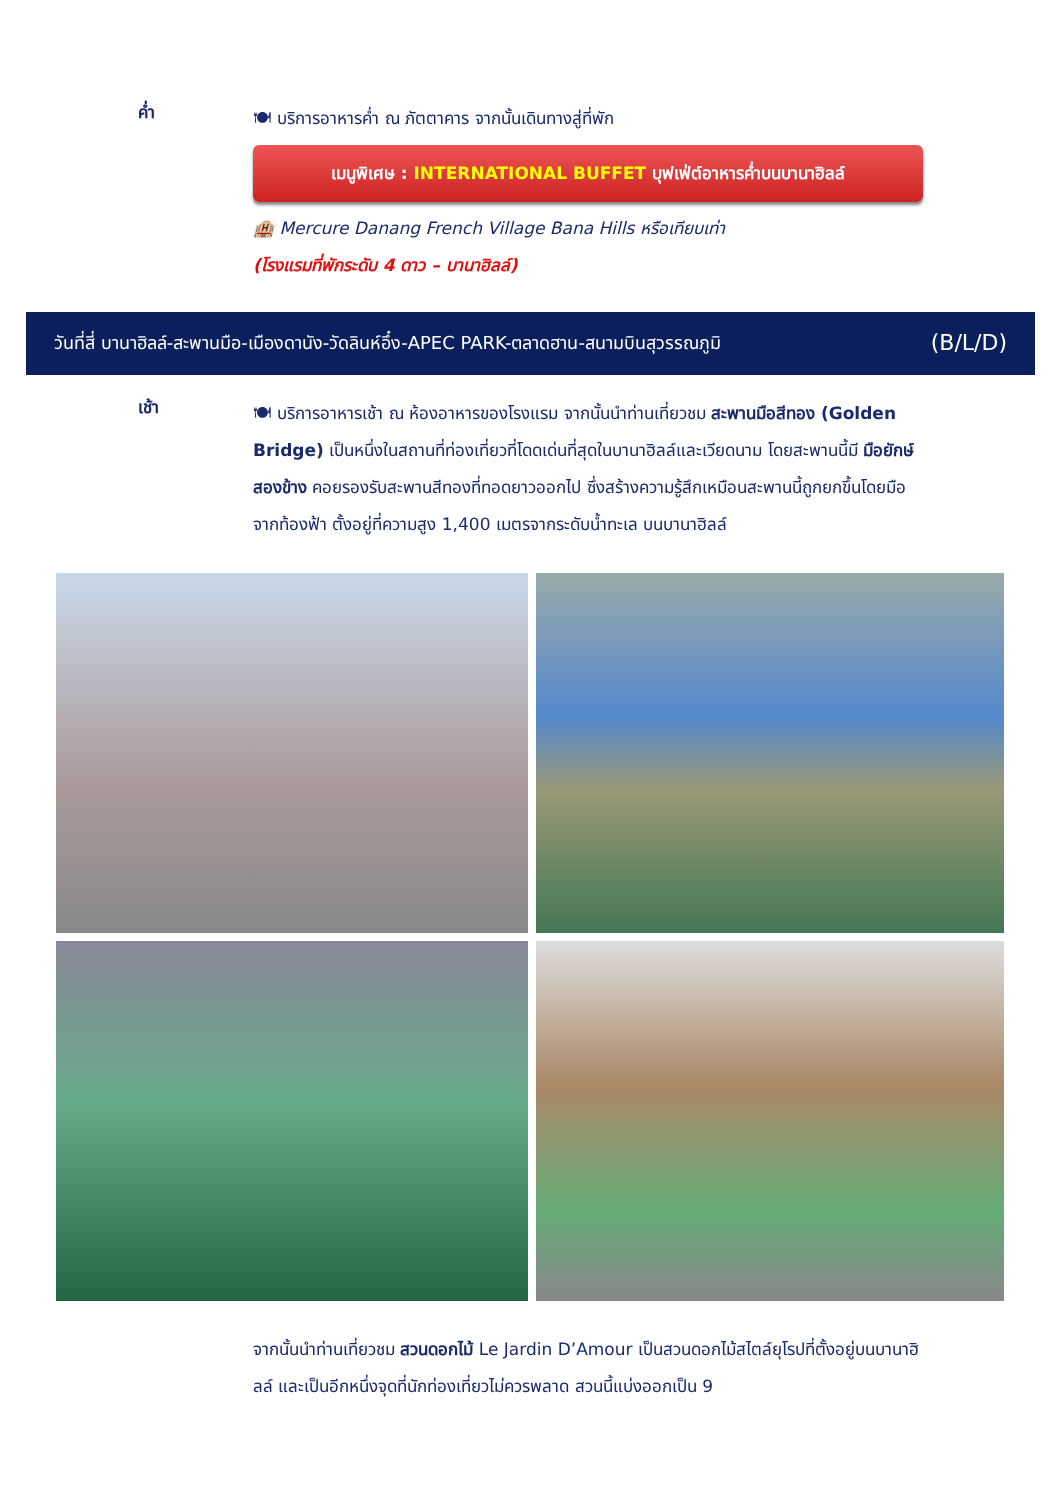ค่ำ
🍽 บริการอาหารค่ำ ณ ภัตตาคาร จากนั้นเดินทางสู่ที่พัก
เมนูพิเศษ : INTERNATIONAL BUFFET บุฟเฟ่ต์อาหารค่ำบนบานาฮิลล์
🏨 Mercure Danang French Village Bana Hills หรือเทียบเท่า
(โรงแรมที่พักระดับ 4 ดาว – บานาฮิลล์)
วันที่สี่ บานาฮิลล์-สะพานมือ-เมืองดานัง-วัดลินห์อึ๋ง-APEC PARK-ตลาดฮาน-สนามบินสุวรรณภูมิ (B/L/D)
เช้า
🍽 บริการอาหารเช้า ณ ห้องอาหารของโรงแรม จากนั้นนำท่านเที่ยวชม สะพานมือสีทอง (Golden Bridge) เป็นหนึ่งในสถานที่ท่องเที่ยวที่โดดเด่นที่สุดในบานาฮิลล์และเวียดนาม โดยสะพานนี้มี มือยักษ์สองข้าง คอยรองรับสะพานสีทองที่ทอดยาวออกไป ซึ่งสร้างความรู้สึกเหมือนสะพานนี้ถูกยกขึ้นโดยมือจากท้องฟ้า ตั้งอยู่ที่ความสูง 1,400 เมตรจากระดับน้ำทะเล บนบานาฮิลล์
จากนั้นนำท่านเที่ยวชม สวนดอกไม้ Le Jardin D’Amour เป็นสวนดอกไม้สไตล์ยุโรปที่ตั้งอยู่บนบานาฮิลล์ และเป็นอีกหนึ่งจุดที่นักท่องเที่ยวไม่ควรพลาด สวนนี้แบ่งออกเป็น 9